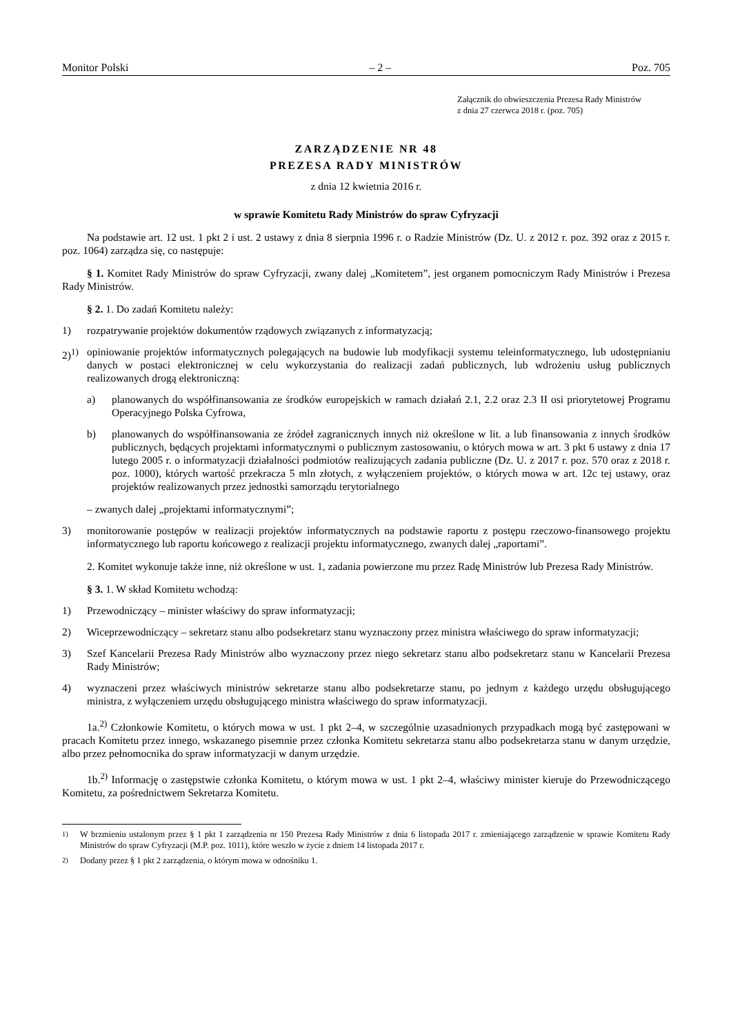Monitor Polski – 2 – Poz. 705
Załącznik do obwieszczenia Prezesa Rady Ministrów
z dnia 27 czerwca 2018 r. (poz. 705)
ZARZĄDZENIE NR 48
PREZESA RADY MINISTRÓW
z dnia 12 kwietnia 2016 r.
w sprawie Komitetu Rady Ministrów do spraw Cyfryzacji
Na podstawie art. 12 ust. 1 pkt 2 i ust. 2 ustawy z dnia 8 sierpnia 1996 r. o Radzie Ministrów (Dz. U. z 2012 r. poz. 392 oraz z 2015 r. poz. 1064) zarządza się, co następuje:
§ 1. Komitet Rady Ministrów do spraw Cyfryzacji, zwany dalej „Komitetem”, jest organem pomocniczym Rady Ministrów i Prezesa Rady Ministrów.
§ 2. 1. Do zadań Komitetu należy:
1) rozpatrywanie projektów dokumentów rządowych związanych z informatyzacją;
2)<sup>1)</sup>
opiniowanie projektów informatycznych polegających na budowie lub modyfikacji systemu teleinformatycznego, lub udostępnianiu danych w postaci elektronicznej w celu wykorzystania do realizacji zadań publicznych, lub wdrożeniu usług publicznych realizowanych drogą elektroniczną:
a) planowanych do współfinansowania ze środków europejskich w ramach działań 2.1, 2.2 oraz 2.3 II osi priorytetowej Programu Operacyjnego Polska Cyfrowa,
b) planowanych do współfinansowania ze źródeł zagranicznych innych niż określone w lit. a lub finansowania z innych środków publicznych, będących projektami informatycznymi o publicznym zastosowaniu, o których mowa w art. 3 pkt 6 ustawy z dnia 17 lutego 2005 r. o informatyzacji działalności podmiotów realizujących zadania publiczne (Dz. U. z 2017 r. poz. 570 oraz z 2018 r. poz. 1000), których wartość przekracza 5 mln złotych, z wyłączeniem projektów, o których mowa w art. 12c tej ustawy, oraz projektów realizowanych przez jednostki samorządu terytorialnego
– zwanych dalej „projektami informatycznymi”;
3) monitorowanie postępów w realizacji projektów informatycznych na podstawie raportu z postępu rzeczowo-finansowego projektu informatycznego lub raportu końcowego z realizacji projektu informatycznego, zwanych dalej „raportami”.
2. Komitet wykonuje także inne, niż określone w ust. 1, zadania powierzone mu przez Radę Ministrów lub Prezesa Rady Ministrów.
§ 3. 1. W skład Komitetu wchodzą:
1) Przewodniczący – minister właściwy do spraw informatyzacji;
2) Wiceprzewodniczący – sekretarz stanu albo podsekretarz stanu wyznaczony przez ministra właściwego do spraw informatyzacji;
3) Szef Kancelarii Prezesa Rady Ministrów albo wyznaczony przez niego sekretarz stanu albo podsekretarz stanu w Kancelarii Prezesa Rady Ministrów;
4) wyznaczeni przez właściwych ministrów sekretarze stanu albo podsekretarze stanu, po jednym z każdego urzędu obsługującego ministra, z wyłączeniem urzędu obsługującego ministra właściwego do spraw informatyzacji.
1a.<sup>2)</sup> Członkowie Komitetu, o których mowa w ust. 1 pkt 2–4, w szczególnie uzasadnionych przypadkach mogą być zastępowani w pracach Komitetu przez innego, wskazanego pisemnie przez członka Komitetu sekretarza stanu albo podsekretarza stanu w danym urzędzie, albo przez pełnomocnika do spraw informatyzacji w danym urzędzie.
1b.<sup>2)</sup> Informację o zastępstwie członka Komitetu, o którym mowa w ust. 1 pkt 2–4, właściwy minister kieruje do Przewodniczącego Komitetu, za pośrednictwem Sekretarza Komitetu.
<sup>1)</sup> W brzmieniu ustalonym przez § 1 pkt 1 zarządzenia nr 150 Prezesa Rady Ministrów z dnia 6 listopada 2017 r. zmieniającego zarządzenie w sprawie Komitetu Rady Ministrów do spraw Cyfryzacji (M.P. poz. 1011), które weszło w życie z dniem 14 listopada 2017 r.
<sup>2)</sup> Dodany przez § 1 pkt 2 zarządzenia, o którym mowa w odnośniku 1.